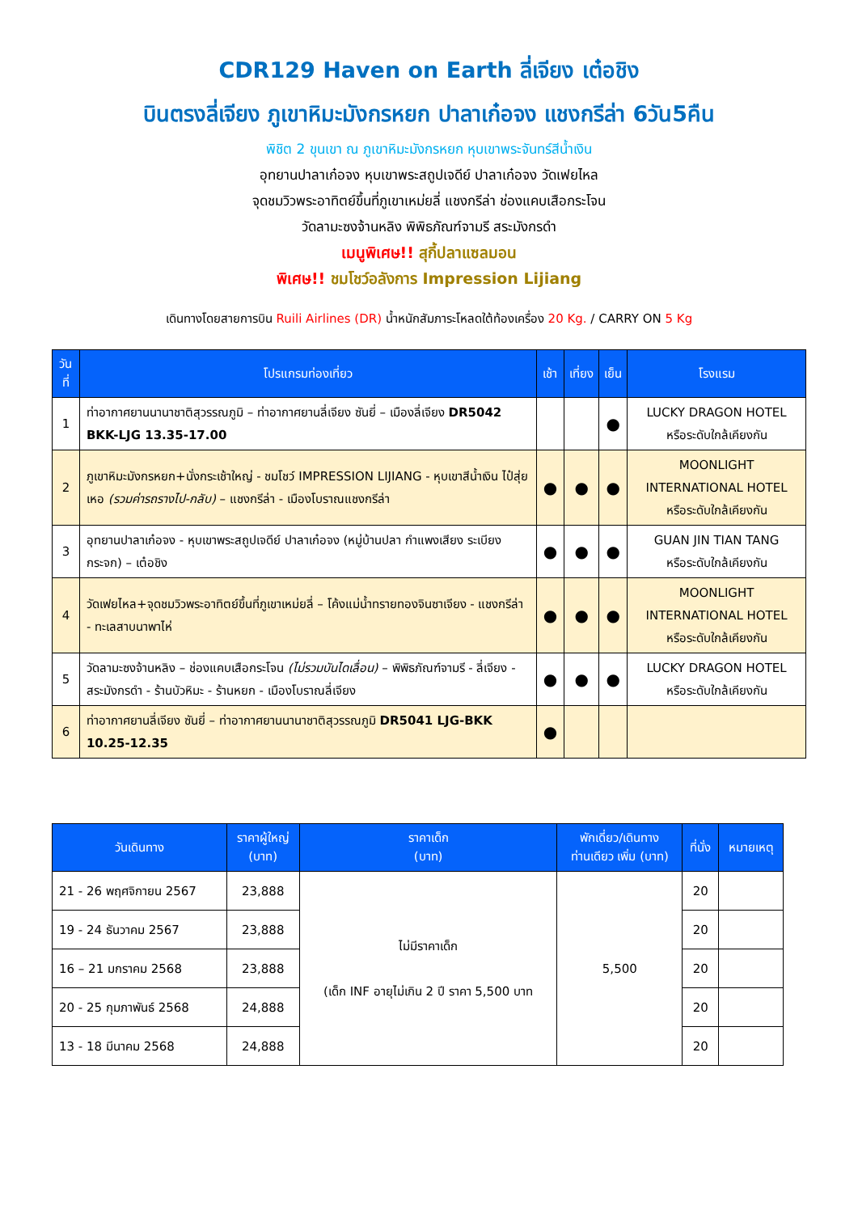CDR129 Haven on Earth ลี่เจียง เต๋อชิง
บินตรงลี่เจียง ภูเขาหิมะมังกรหยก ปาลาเก๋อจง แชงกรีล่า 6วัน5คืน
พิชิต 2 ขุนเขา ณ ภูเขาหิมะมังกรหยก หุบเขาพระจันทร์สีน้ำเงิน
อุทยานปาลาเก๋อจง หุบเขาพระสถูปเจดีย์ ปาลาเก๋อจง วัดเฟยไหล
จุดชมวิวพระอาทิตย์ขึ้นที่ภูเขาเหม่ยลี่ แชงกรีล่า ช่องแคบเสือกระโจน
วัดลามะซงจ้านหลิง พิพิธภัณฑ์จามรี สระมังกรดำ
เมนูพิเศษ!! สุกี้ปลาแซลมอน
พิเศษ!! ชมโชว์อลังการ Impression Lijiang
เดินทางโดยสายการบิน Ruili Airlines (DR) น้ำหนักสัมภาระโหลดใต้ท้องเครื่อง 20 Kg. / CARRY ON 5 Kg
| วันที่ | โปรแกรมท่องเที่ยว | เช้า | เที่ยง | เย็น | โรงแรม |
| --- | --- | --- | --- | --- | --- |
| 1 | ท่าอากาศยานนานาชาติสุวรรณภูมิ – ท่าอากาศยานลี่เจียง ซันยี่ – เมืองลี่เจียง DR5042 BKK-LJG 13.35-17.00 | | | ● | LUCKY DRAGON HOTEL หรือระดับใกล้เคียงกัน |
| 2 | ภูเขาหิมะมังกรหยก+นั่งกระเช้าใหญ่ - ชมโชว์ IMPRESSION LIJIANG - หุบเขาสีน้ำเงิน ไป๋สุ่ยเหอ (รวมค่ารถรางไป-กลับ) – แชงกรีล่า - เมืองโบราณแชงกรีล่า | ● | ● | ● | MOONLIGHT INTERNATIONAL HOTEL หรือระดับใกล้เคียงกัน |
| 3 | อุทยานปาลาเก๋อจง - หุบเขาพระสถูปเจดีย์ ปาลาเก๋อจง (หมู่บ้านปลา กำแพงเสียง ระเบียงกระจก) – เต๋อชิง | ● | ● | ● | GUAN JIN TIAN TANG หรือระดับใกล้เคียงกัน |
| 4 | วัดเฟยไหล+จุดชมวิวพระอาทิตย์ขึ้นที่ภูเขาเหม่ยลี่ – โค้งแม่น้ำทรายทองจินซาเจียง - แชงกรีล่า - ทะเลสาบนาพาไห่ | ● | ● | ● | MOONLIGHT INTERNATIONAL HOTEL หรือระดับใกล้เคียงกัน |
| 5 | วัดลามะซงจ้านหลิง – ช่องแคบเสือกระโจน (ไม่รวมบันไดเลื่อน) – พิพิธภัณฑ์จามรี - ลี่เจียง - สระมังกรดำ - ร้านบัวหิมะ - ร้านหยก - เมืองโบราณลี่เจียง | ● | ● | ● | LUCKY DRAGON HOTEL หรือระดับใกล้เคียงกัน |
| 6 | ท่าอากาศยานลี่เจียง ซันยี่ – ท่าอากาศยานนานาชาติสุวรรณภูมิ DR5041 LJG-BKK 10.25-12.35 | ● | | | |
| วันเดินทาง | ราคาผู้ใหญ่ (บาท) | ราคาเด็ก (บาท) | พักเดี่ยว/เดินทาง ท่านเดียว เพิ่ม (บาท) | ที่นั่ง | หมายเหตุ |
| --- | --- | --- | --- | --- | --- |
| 21 - 26 พฤศจิกายน 2567 | 23,888 | ไม่มีราคาเด็ก (เด็ก INF อายุไม่เกิน 2 ปี ราคา 5,500 บาท | 5,500 | 20 | |
| 19 - 24 ธันวาคม 2567 | 23,888 | | | 20 | |
| 16 – 21 มกราคม 2568 | 23,888 | | | 20 | |
| 20 - 25 กุมภาพันธ์ 2568 | 24,888 | | | 20 | |
| 13 - 18 มีนาคม 2568 | 24,888 | | | 20 | |